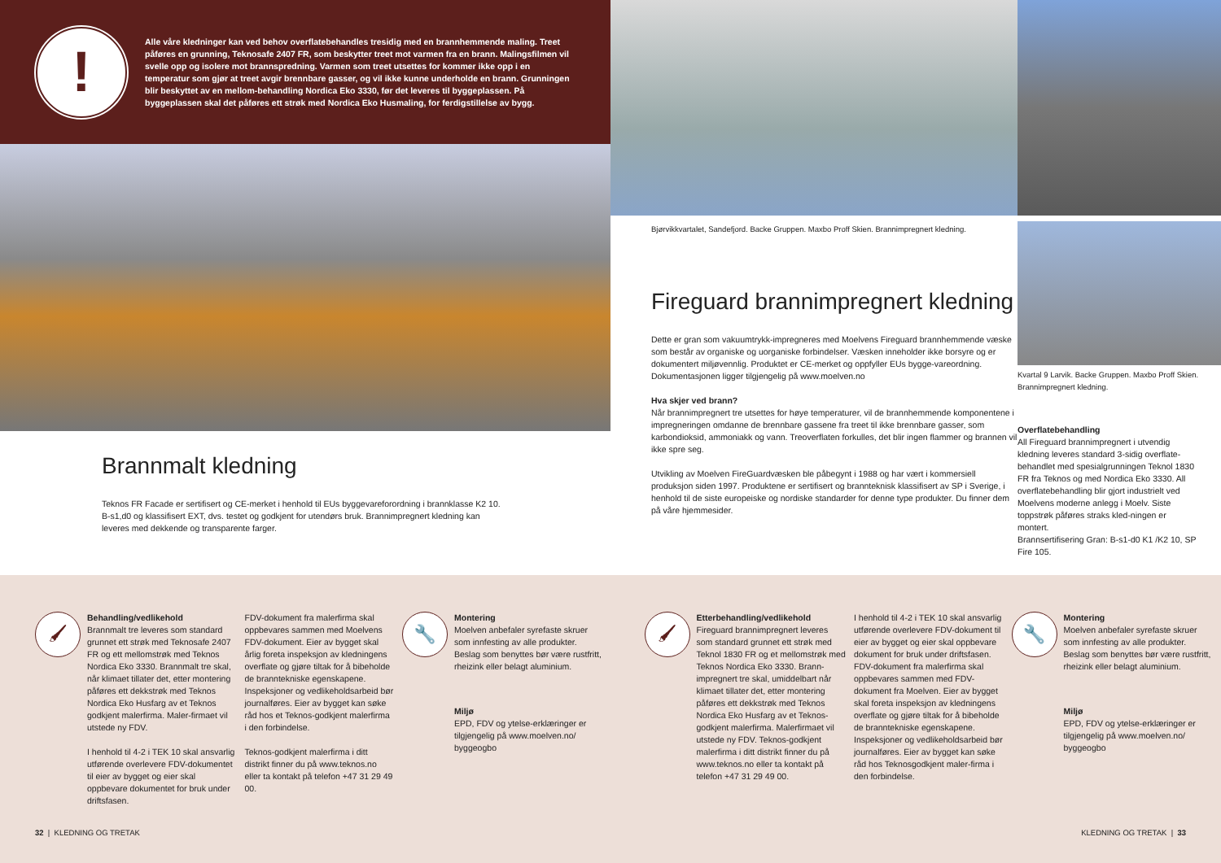!
Alle våre kledninger kan ved behov overflatebehandles tresidig med en brannhemmende maling. Treet påføres en grunning, Teknosafe 2407 FR, som beskytter treet mot varmen fra en brann. Malingsfilmen vil svelle opp og isolere mot brannspredning. Varmen som treet utsettes for kommer ikke opp i en temperatur som gjør at treet avgir brennbare gasser, og vil ikke kunne underholde en brann. Grunningen blir beskyttet av en mellom-behandling Nordica Eko 3330, før det leveres til byggeplassen. På byggeplassen skal det påføres ett strøk med Nordica Eko Husmaling, for ferdigstillelse av bygg.
Brannmalt kledning
Teknos FR Facade er sertifisert og CE-merket i henhold til EUs byggevareforordning i brannklasse K2 10. B-s1,d0 og klassifisert EXT, dvs. testet og godkjent for utendørs bruk. Brannimpregnert kledning kan leveres med dekkende og transparente farger.
Bjørvikkvartalet, Sandefjord. Backe Gruppen. Maxbo Proff Skien. Brannimpregnert kledning.
Fireguard brannimpregnert kledning
Dette er gran som vakuumtrykk-impregneres med Moelvens Fireguard brannhemmende væske som består av organiske og uorganiske forbindelser. Væsken inneholder ikke borsyre og er dokumentert miljøvennlig. Produktet er CE-merket og oppfyller EUs bygge-vareordning. Dokumentasjonen ligger tilgjengelig på www.moelven.no
Hva skjer ved brann?
Når brannimpregnert tre utsettes for høye temperaturer, vil de brannhemmende komponentene i impregneringen omdanne de brennbare gassene fra treet til ikke brennbare gasser, som karbondioksid, ammoniakk og vann. Treoverflaten forkulles, det blir ingen flammer og brannen vil ikke spre seg.
Utvikling av Moelven FireGuardvæsken ble påbegynt i 1988 og har vært i kommersiell produksjon siden 1997. Produktene er sertifisert og brannteknisk klassifisert av SP i Sverige, i henhold til de siste europeiske og nordiske standarder for denne type produkter. Du finner dem på våre hjemmesider.
Kvartal 9 Larvik. Backe Gruppen. Maxbo Proff Skien. Brannimpregnert kledning.
Overflatebehandling
All Fireguard brannimpregnert i utvendig kledning leveres standard 3-sidig overflate-behandlet med spesialgrunningen Teknol 1830 FR fra Teknos og med Nordica Eko 3330. All overflatebehandling blir gjort industrielt ved Moelvens moderne anlegg i Moelv. Siste toppstrøk påføres straks kled-ningen er montert.
Brannsertifisering Gran: B-s1-d0 K1 /K2 10, SP Fire 105.
🖌
Behandling/vedlikehold
Brannmalt tre leveres som standard grunnet ett strøk med Teknosafe 2407 FR og ett mellomstrøk med Teknos Nordica Eko 3330. Brannmalt tre skal, når klimaet tillater det, etter montering påføres ett dekkstrøk med Teknos Nordica Eko Husfarg av et Teknos godkjent malerfirma. Maler-firmaet vil utstede ny FDV.
I henhold til 4-2 i TEK 10 skal ansvarlig utførende overlevere FDV-dokumentet til eier av bygget og eier skal oppbevare dokumentet for bruk under driftsfasen.
FDV-dokument fra malerfirma skal oppbevares sammen med Moelvens FDV-dokument. Eier av bygget skal årlig foreta inspeksjon av kledningens overflate og gjøre tiltak for å bibeholde de branntekniske egenskapene. Inspeksjoner og vedlikeholdsarbeid bør journalføres. Eier av bygget kan søke råd hos et Teknos-godkjent malerfirma i den forbindelse.
Teknos-godkjent malerfirma i ditt distrikt finner du på www.teknos.no eller ta kontakt på telefon +47 31 29 49 00.
🔧
Montering
Moelven anbefaler syrefaste skruer som innfesting av alle produkter. Beslag som benyttes bør være rustfritt, rheizink eller belagt aluminium.
Miljø
EPD, FDV og ytelse-erklæringer er tilgjengelig på www.moelven.no/ byggeogbo
🖌
Etterbehandling/vedlikehold
Fireguard brannimpregnert leveres som standard grunnet ett strøk med Teknol 1830 FR og et mellomstrøk med Teknos Nordica Eko 3330. Brann-impregnert tre skal, umiddelbart når klimaet tillater det, etter montering påføres ett dekkstrøk med Teknos Nordica Eko Husfarg av et Teknos-godkjent malerfirma. Malerfirmaet vil utstede ny FDV. Teknos-godkjent malerfirma i ditt distrikt finner du på www.teknos.no eller ta kontakt på telefon +47 31 29 49 00.
I henhold til 4-2 i TEK 10 skal ansvarlig utførende overlevere FDV-dokument til eier av bygget og eier skal oppbevare dokument for bruk under driftsfasen. FDV-dokument fra malerfirma skal oppbevares sammen med FDV-dokument fra Moelven. Eier av bygget skal foreta inspeksjon av kledningens overflate og gjøre tiltak for å bibeholde de branntekniske egenskapene. Inspeksjoner og vedlikeholdsarbeid bør journalføres. Eier av bygget kan søke råd hos Teknosgodkjent maler-firma i den forbindelse.
🔧
Montering
Moelven anbefaler syrefaste skruer som innfesting av alle produkter. Beslag som benyttes bør være rustfritt, rheizink eller belagt aluminium.
Miljø
EPD, FDV og ytelse-erklæringer er tilgjengelig på www.moelven.no/ byggeogbo
32 | KLEDNING OG TRETAK KLEDNING OG TRETAK | 33